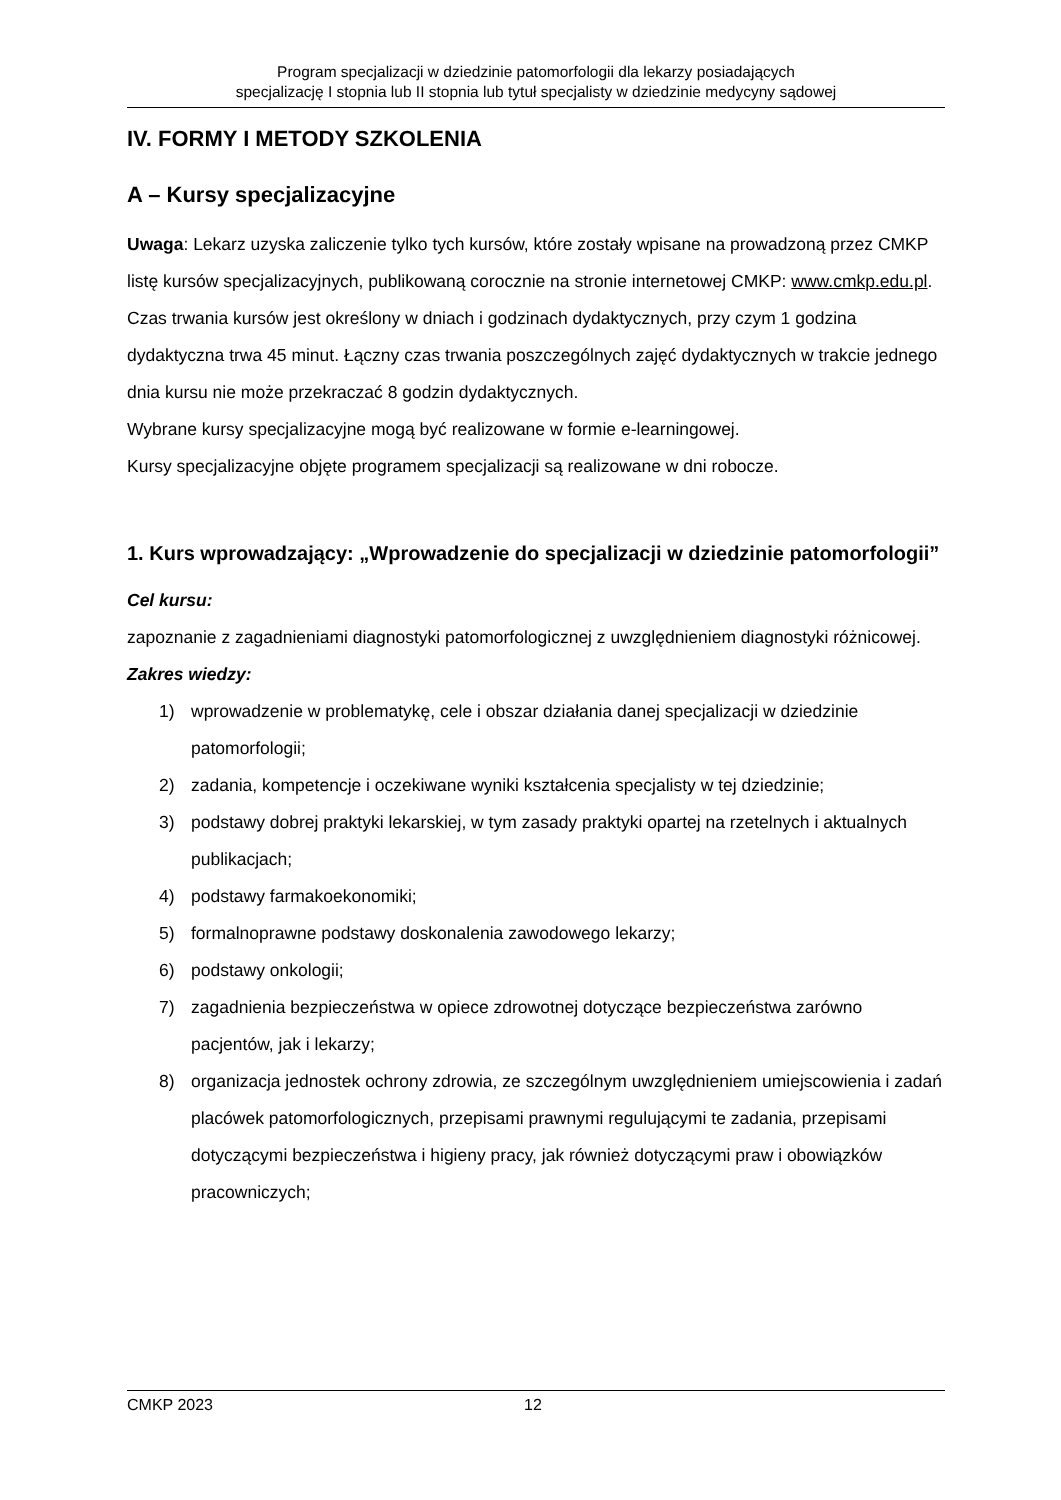Program specjalizacji w dziedzinie patomorfologii dla lekarzy posiadających
specjalizację I stopnia lub II stopnia lub tytuł specjalisty w dziedzinie medycyny sądowej
IV. FORMY I METODY SZKOLENIA
A – Kursy specjalizacyjne
Uwaga: Lekarz uzyska zaliczenie tylko tych kursów, które zostały wpisane na prowadzoną przez CMKP listę kursów specjalizacyjnych, publikowaną corocznie na stronie internetowej CMKP: www.cmkp.edu.pl.
Czas trwania kursów jest określony w dniach i godzinach dydaktycznych, przy czym 1 godzina dydaktyczna trwa 45 minut. Łączny czas trwania poszczególnych zajęć dydaktycznych w trakcie jednego dnia kursu nie może przekraczać 8 godzin dydaktycznych.
Wybrane kursy specjalizacyjne mogą być realizowane w formie e-learningowej.
Kursy specjalizacyjne objęte programem specjalizacji są realizowane w dni robocze.
1. Kurs wprowadzający: „Wprowadzenie do specjalizacji w dziedzinie patomorfologii”
Cel kursu:
zapoznanie z zagadnieniami diagnostyki patomorfologicznej z uwzględnieniem diagnostyki różnicowej.
Zakres wiedzy:
1) wprowadzenie w problematykę, cele i obszar działania danej specjalizacji w dziedzinie patomorfologii;
2) zadania, kompetencje i oczekiwane wyniki kształcenia specjalisty w tej dziedzinie;
3) podstawy dobrej praktyki lekarskiej, w tym zasady praktyki opartej na rzetelnych i aktualnych publikacjach;
4) podstawy farmakoekonomiki;
5) formalnoprawne podstawy doskonalenia zawodowego lekarzy;
6) podstawy onkologii;
7) zagadnienia bezpieczeństwa w opiece zdrowotnej dotyczące bezpieczeństwa zarówno pacjentów, jak i lekarzy;
8) organizacja jednostek ochrony zdrowia, ze szczególnym uwzględnieniem umiejscowienia i zadań placówek patomorfologicznych, przepisami prawnymi regulującymi te zadania, przepisami dotyczącymi bezpieczeństwa i higieny pracy, jak również dotyczącymi praw i obowiązków pracowniczych;
CMKP 2023 12